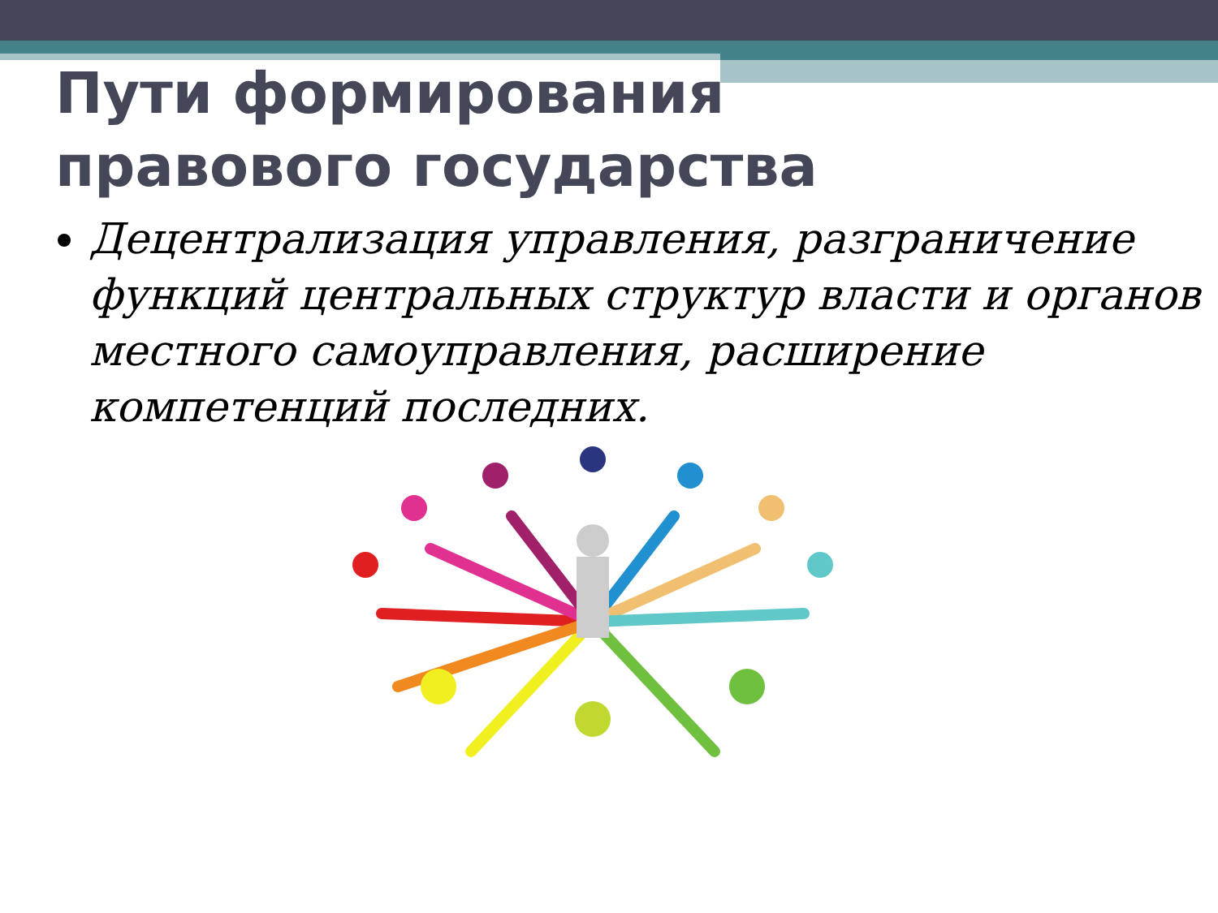Пути формирования
правового государства
Децентрализация управления, разграничение функций центральных структур власти и органов местного самоуправления, расширение компетенций последних.